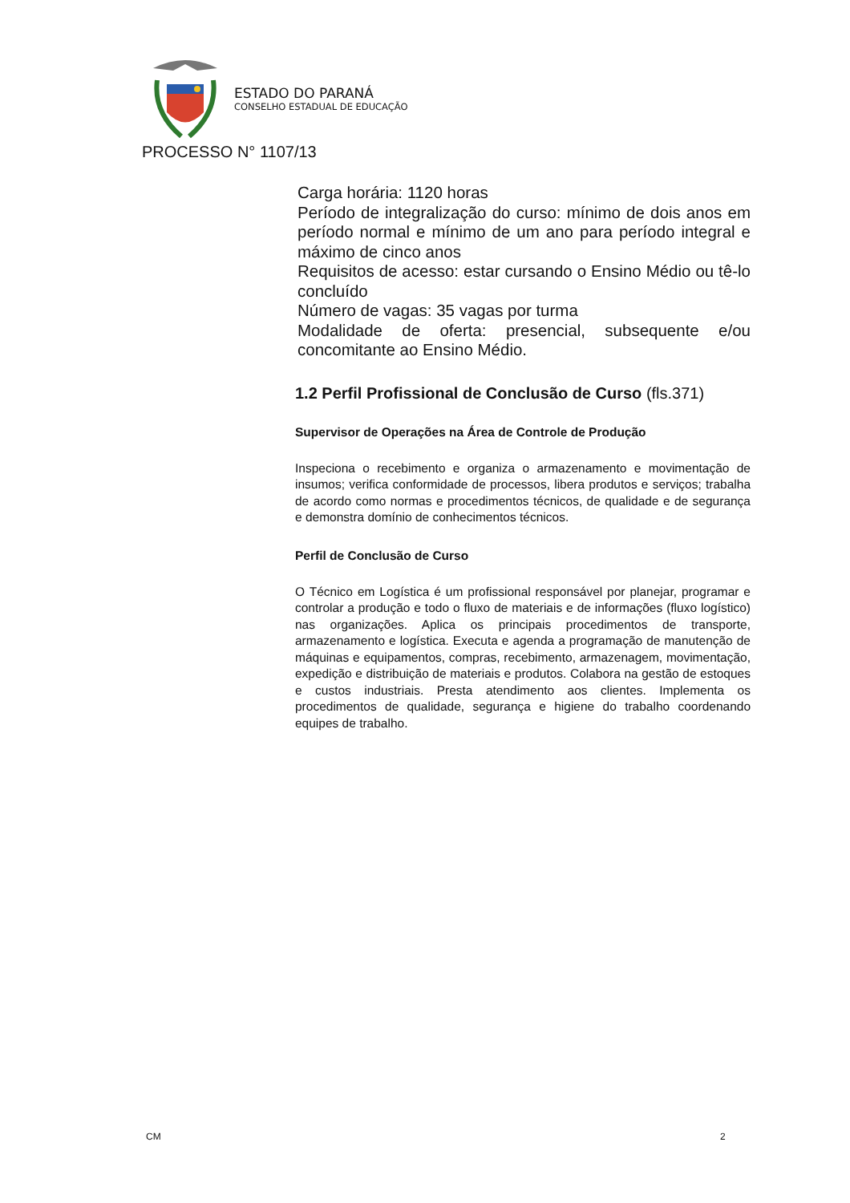ESTADO DO PARANÁ
CONSELHO ESTADUAL DE EDUCAÇÃO
PROCESSO N° 1107/13
Carga horária: 1120 horas
Período de integralização do curso: mínimo de dois anos em período normal e mínimo de um ano para período integral e máximo de cinco anos
Requisitos de acesso: estar cursando o Ensino Médio ou tê-lo concluído
Número de vagas: 35 vagas por turma
Modalidade de oferta: presencial, subsequente e/ou concomitante ao Ensino Médio.
1.2 Perfil Profissional de Conclusão de Curso (fls.371)
Supervisor de Operações na Área de Controle de Produção
Inspeciona o recebimento e organiza o armazenamento e movimentação de insumos; verifica conformidade de processos, libera produtos e serviços; trabalha de acordo como normas e procedimentos técnicos, de qualidade e de segurança e demonstra domínio de conhecimentos técnicos.
Perfil de Conclusão de Curso
O Técnico em Logística é um profissional responsável por planejar, programar e controlar a produção e todo o fluxo de materiais e de informações (fluxo logístico) nas organizações. Aplica os principais procedimentos de transporte, armazenamento e logística. Executa e agenda a programação de manutenção de máquinas e equipamentos, compras, recebimento, armazenagem, movimentação, expedição e distribuição de materiais e produtos. Colabora na gestão de estoques e custos industriais. Presta atendimento aos clientes. Implementa os procedimentos de qualidade, segurança e higiene do trabalho coordenando equipes de trabalho.
CM 2